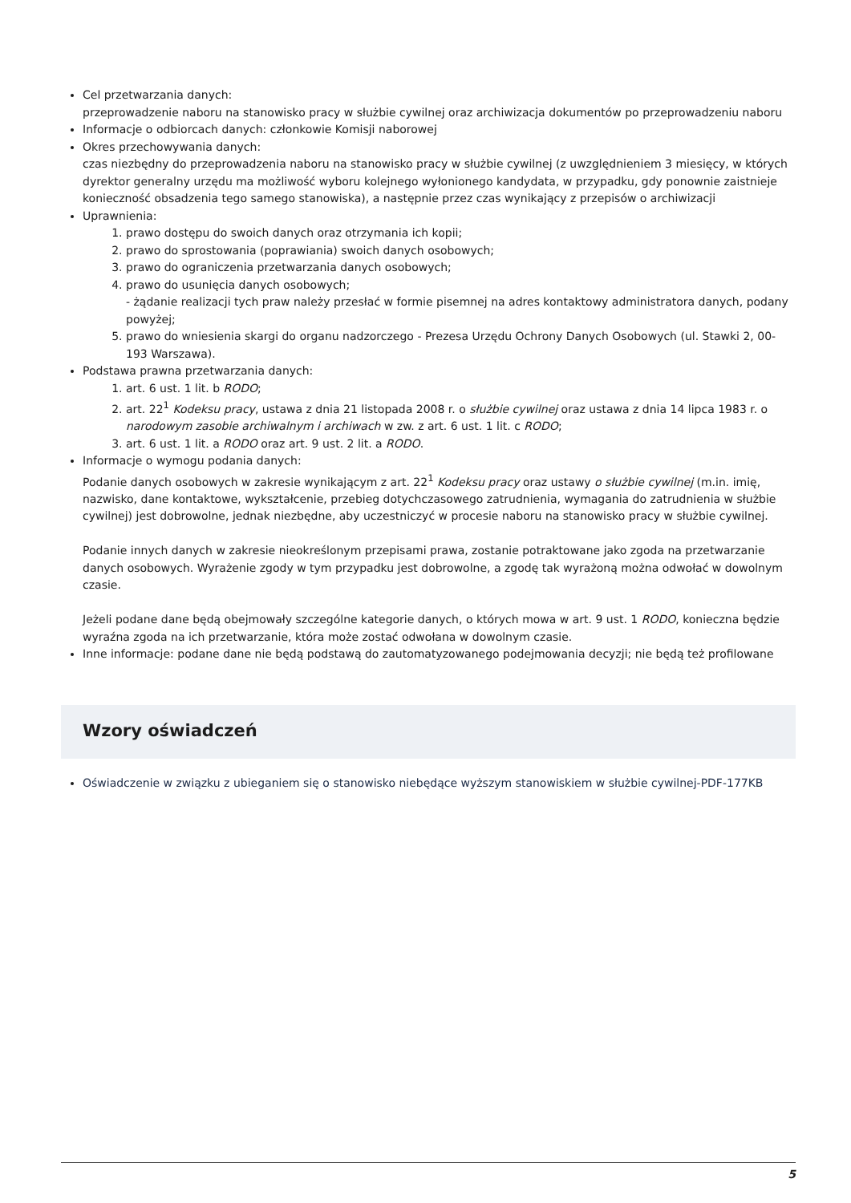Cel przetwarzania danych:
przeprowadzenie naboru na stanowisko pracy w służbie cywilnej oraz archiwizacja dokumentów po przeprowadzeniu naboru
Informacje o odbiorcach danych: członkowie Komisji naborowej
Okres przechowywania danych:
czas niezbędny do przeprowadzenia naboru na stanowisko pracy w służbie cywilnej (z uwzględnieniem 3 miesięcy, w których dyrektor generalny urzędu ma możliwość wyboru kolejnego wyłonionego kandydata, w przypadku, gdy ponownie zaistnieje konieczność obsadzenia tego samego stanowiska), a następnie przez czas wynikający z przepisów o archiwizacji
Uprawnienia:
1. prawo dostępu do swoich danych oraz otrzymania ich kopii;
2. prawo do sprostowania (poprawiania) swoich danych osobowych;
3. prawo do ograniczenia przetwarzania danych osobowych;
4. prawo do usunięcia danych osobowych;
- żądanie realizacji tych praw należy przesłać w formie pisemnej na adres kontaktowy administratora danych, podany powyżej;
5. prawo do wniesienia skargi do organu nadzorczego - Prezesa Urzędu Ochrony Danych Osobowych (ul. Stawki 2, 00-193 Warszawa).
Podstawa prawna przetwarzania danych:
1. art. 6 ust. 1 lit. b RODO;
2. art. 22<sup>1</sup> Kodeksu pracy, ustawa z dnia 21 listopada 2008 r. o służbie cywilnej oraz ustawa z dnia 14 lipca 1983 r. o narodowym zasobie archiwalnym i archiwach w zw. z art. 6 ust. 1 lit. c RODO;
3. art. 6 ust. 1 lit. a RODO oraz art. 9 ust. 2 lit. a RODO.
Informacje o wymogu podania danych:
Podanie danych osobowych w zakresie wynikającym z art. 22<sup>1</sup> Kodeksu pracy oraz ustawy o służbie cywilnej (m.in. imię, nazwisko, dane kontaktowe, wykształcenie, przebieg dotychczasowego zatrudnienia, wymagania do zatrudnienia w służbie cywilnej) jest dobrowolne, jednak niezbędne, aby uczestniczyć w procesie naboru na stanowisko pracy w służbie cywilnej.
Podanie innych danych w zakresie nieokreślonym przepisami prawa, zostanie potraktowane jako zgoda na przetwarzanie danych osobowych. Wyrażenie zgody w tym przypadku jest dobrowolne, a zgodę tak wyrażoną można odwołać w dowolnym czasie.
Jeżeli podane dane będą obejmowały szczególne kategorie danych, o których mowa w art. 9 ust. 1 RODO, konieczna będzie wyraźna zgoda na ich przetwarzanie, która może zostać odwołana w dowolnym czasie.
Inne informacje: podane dane nie będą podstawą do zautomatyzowanego podejmowania decyzji; nie będą też profilowane
Wzory oświadczeń
Oświadczenie w związku z ubieganiem się o stanowisko niebędące wyższym stanowiskiem w służbie cywilnej-PDF-177KB
5